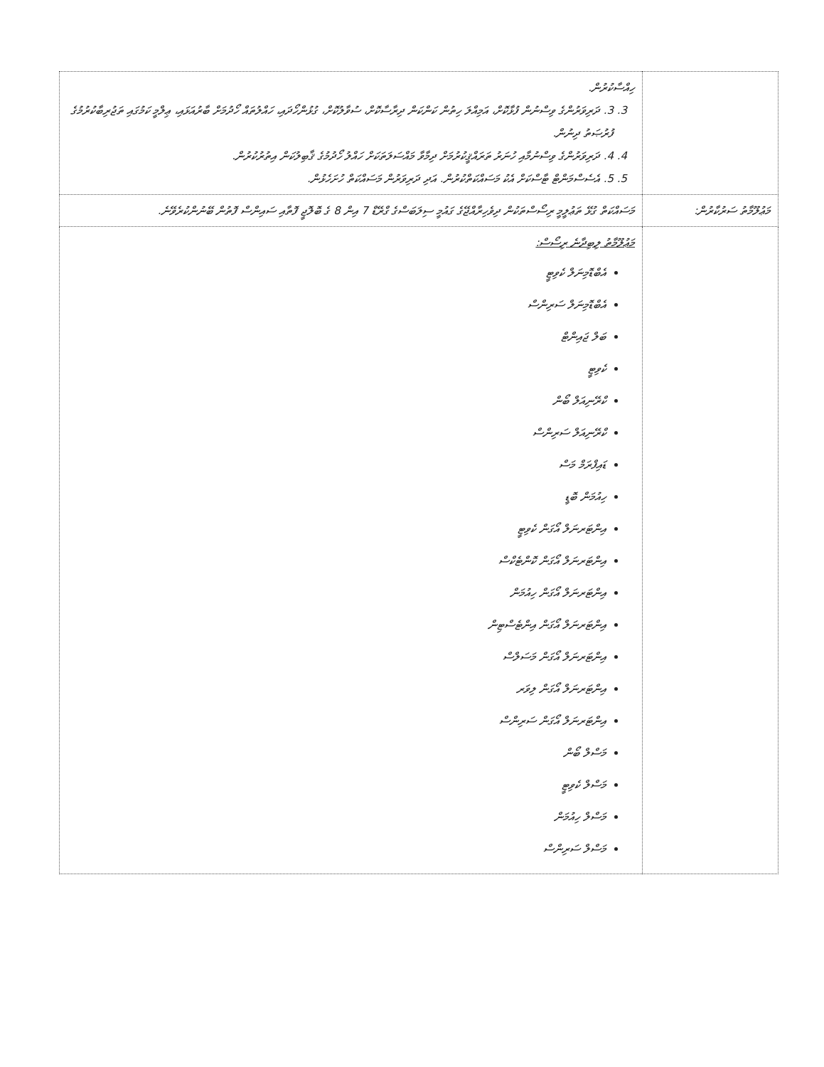| | ހިއްސާކުރުން. 3. 3. ދަރިވަރުންގެ ވިސްނުން ފުޅާކޮށް، އަމިއްލަ ހިތުން ކަންކަން ދިރާސާކޮށް، ސުވާލުކޮށް، ގުޅުންހޯދައި، ހައްލުތައް ހޯދުމަށް ބާރުއަޅައި، ޢިލްމީ ކަމުގައި ތަޖުރިބާކުރުމުގެ ފުރުޞަތު ދިނުން. 4. 4. ދަރިވަރުންގެ ވިސްނުމާއި ހުނަރު ތަރައްޤީކުރުމަށް ދިމާވާ މައްސަލަތަކަށް ހައްލު ހޯދުމުގެ ޤާބިލުކަން އިތުރުކުރުން. 5. 5. އެސެސްމަންޓް ޓާސްކަށް އެކު މަސައްކަތްކުރުން. އަދި ދަރިވަރުން މަސައްކަތް ހުށަހެޅުން. |
| މަޢުލޫމާތު ސަރުކާރުން: | މަސައްކަތް ގުޅޭ ތަޢުލީމީ ރިސޯސްތަކުން ދިވެހިރާއްޖޭގެ ގައުމީ ސިލަބަސްގެ ގްރޭޑް 7 އިން 8 ގެ ބޮލޮޖީ ފޮތާއި ސައިންސް ފޮތުން ބޭނުންކުރެވޭނެ. |
| | މަޢުލޫމާތު ލިބިދާނެ ރިސޯސް: އެބްޑޮމިނަލް ކެވިޓީ އެބްޑޮމިނަލް ސަރިންސް ބަލް ޖައިންޓް ކެވިޓީ ކްރޭނިއަލް ބޯން ކްރޭނިއަލް ސަރިންސް ޑައިފްރަމް މަސް ހިއުމަން ބޮޑީ އިންޓަރނަލް އޯގަން ކެވިޓީ އިންޓަރނަލް އޯގަން ކޮންޓެކްސް އިންޓަރނަލް އޯގަން ހިއުމަން އިންޓަރނަލް އޯގަން އިންޓެސްޓިން އިންޓަރނަލް އޯގަން މަސަލްސް އިންޓަރނަލް އޯގަން ލިވަރ އިންޓަރނަލް އޯގަން ސަރިންސް މަސްލް ބޯން މަސްލް ކެވިޓީ މަސްލް ހިއުމަން މަސްލް ސަރިންސް |